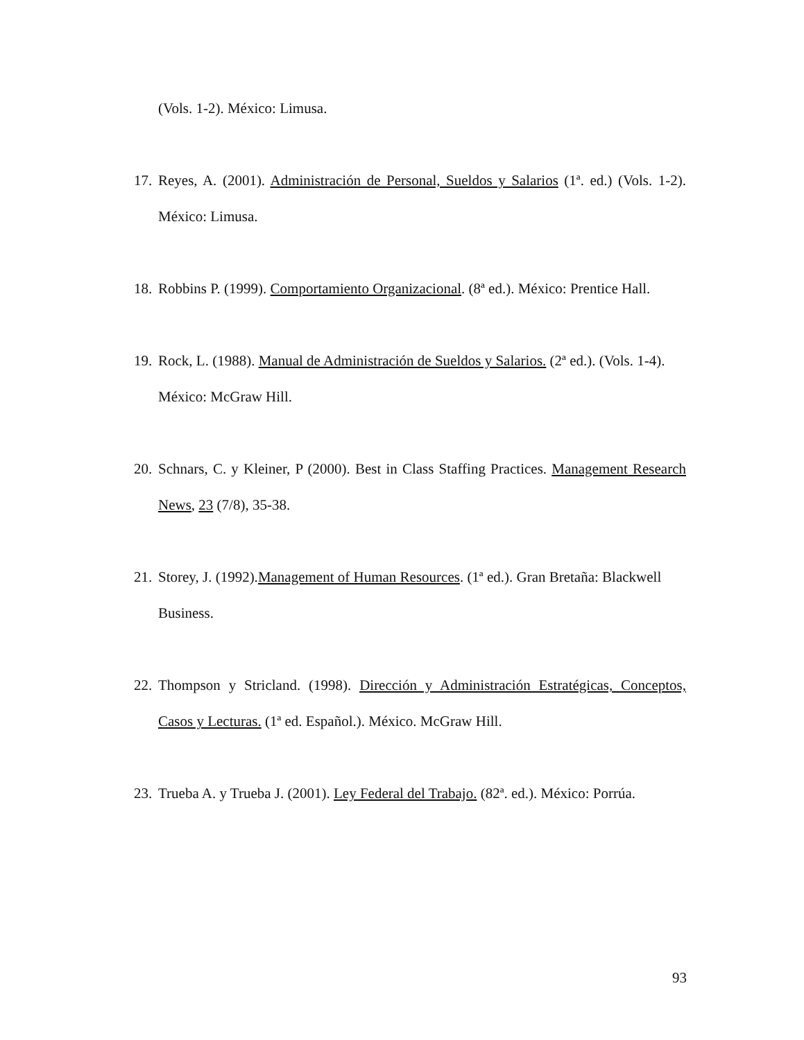(Vols. 1-2). México: Limusa.
17. Reyes, A. (2001). Administración de Personal, Sueldos y Salarios (1ª. ed.) (Vols. 1-2). México: Limusa.
18. Robbins P. (1999). Comportamiento Organizacional. (8ª ed.). México: Prentice Hall.
19. Rock, L. (1988). Manual de Administración de Sueldos y Salarios. (2ª ed.). (Vols. 1-4). México: McGraw Hill.
20. Schnars, C. y Kleiner, P (2000). Best in Class Staffing Practices. Management Research News, 23 (7/8), 35-38.
21. Storey, J. (1992).Management of Human Resources. (1ª ed.). Gran Bretaña: Blackwell Business.
22. Thompson y Stricland. (1998). Dirección y Administración Estratégicas, Conceptos, Casos y Lecturas. (1ª ed. Español.). México. McGraw Hill.
23. Trueba A. y Trueba J. (2001). Ley Federal del Trabajo. (82ª. ed.). México: Porrúa.
93